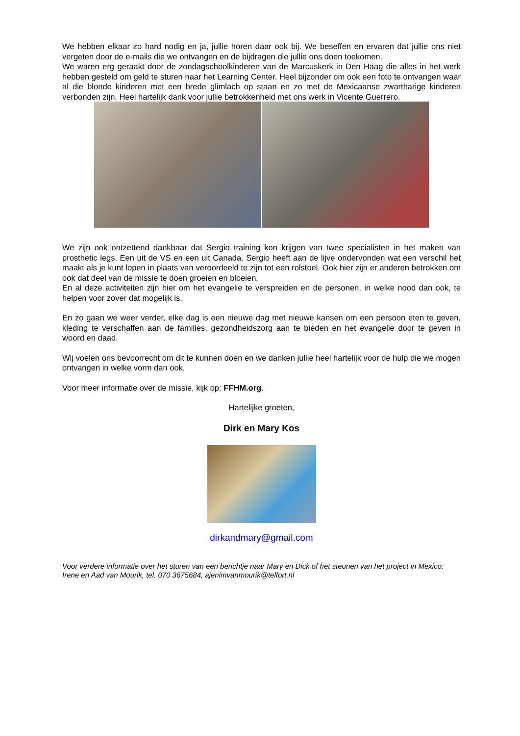We hebben elkaar zo hard nodig en ja, jullie horen daar ook bij. We beseffen en ervaren dat jullie ons niet vergeten door de e-mails die we ontvangen en de bijdragen die jullie ons doen toekomen.
We waren erg geraakt door de zondagschoolkinderen van de Marcuskerk in Den Haag die alles in het werk hebben gesteld om geld te sturen naar het Learning Center. Heel bijzonder om ook een foto te ontvangen waar al die blonde kinderen met een brede glimlach op staan en zo met de Mexicaanse zwartharige kinderen verbonden zijn. Heel hartelijk dank voor jullie betrokkenheid met ons werk in Vicente Guerrero.
We zijn ook ontzettend dankbaar dat Sergio training kon krijgen van twee specialisten in het maken van prosthetic legs. Een uit de VS en een uit Canada. Sergio heeft aan de lijve ondervonden wat een verschil het maakt als je kunt lopen in plaats van veroordeeld te zijn tot een rolstoel. Ook hier zijn er anderen betrokken om ook dat deel van de missie te doen groeien en bloeien.
En al deze activiteiten zijn hier om het evangelie te verspreiden en de personen, in welke nood dan ook, te helpen voor zover dat mogelijk is.
En zo gaan we weer verder, elke dag is een nieuwe dag met nieuwe kansen om een persoon eten te geven, kleding te verschaffen aan de families, gezondheidszorg aan te bieden en het evangelie door te geven in woord en daad.
Wij voelen ons bevoorrecht om dit te kunnen doen en we danken jullie heel hartelijk voor de hulp die we mogen ontvangen in welke vorm dan ook.
Voor meer informatie over de missie, kijk op: FFHM.org.
Hartelijke groeten,
Dirk en Mary Kos
dirkandmary@gmail.com
Voor verdere informatie over het sturen van een berichtje naar Mary en Dick of het steunen van het project in Mexico: Irene en Aad van Mourik, tel. 070 3675684, ajenimvanmourik@telfort.nl